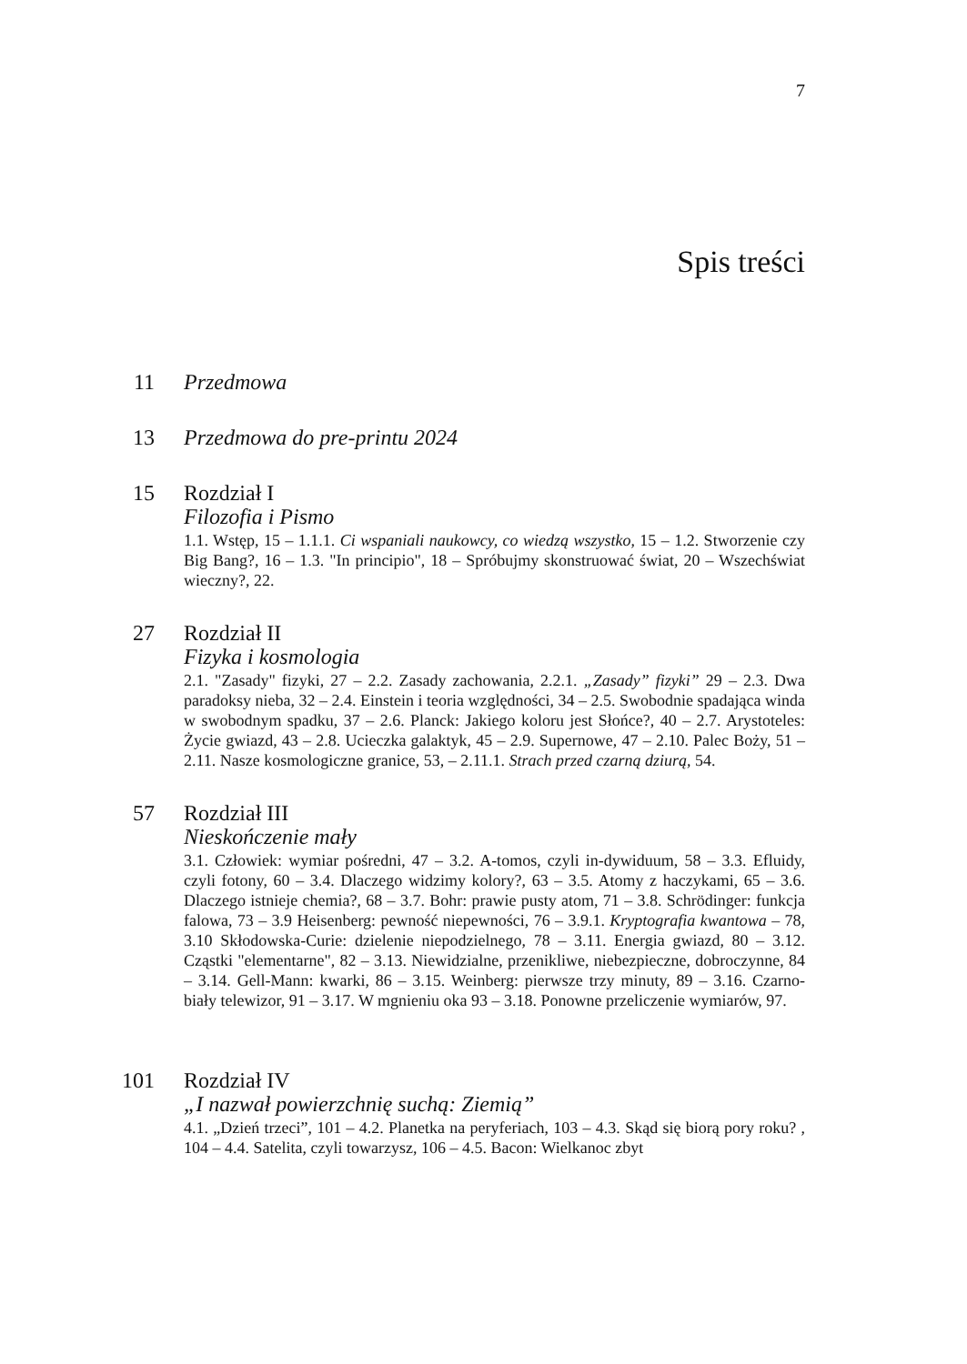7
Spis treści
11
Przedmowa
13
Przedmowa do pre-printu 2024
15
Rozdział I
Filozofia i Pismo
1.1. Wstęp, 15 – 1.1.1. Ci wspaniali naukowcy, co wiedzą wszystko, 15 – 1.2. Stworzenie czy Big Bang?, 16 – 1.3. "In principio", 18 – Spróbujmy skonstruować świat, 20 – Wszechświat wieczny?, 22.
27
Rozdział II
Fizyka i kosmologia
2.1. "Zasady" fizyki, 27 – 2.2. Zasady zachowania, 2.2.1. „Zasady” fizyki” 29 – 2.3. Dwa paradoksy nieba, 32 – 2.4. Einstein i teoria względności, 34 – 2.5. Swobodnie spadająca winda w swobodnym spadku, 37 – 2.6. Planck: Jakiego koloru jest Słońce?, 40 – 2.7. Arystoteles: Życie gwiazd, 43 – 2.8. Ucieczka galaktyk, 45 – 2.9. Supernowe, 47 – 2.10. Palec Boży, 51 – 2.11. Nasze kosmologiczne granice, 53, – 2.11.1. Strach przed czarną dziurą, 54.
57
Rozdział III
Nieskończenie mały
3.1. Człowiek: wymiar pośredni, 47 – 3.2. A-tomos, czyli in-dywiduum, 58 – 3.3. Efluidy, czyli fotony, 60 – 3.4. Dlaczego widzimy kolory?, 63 – 3.5. Atomy z haczykami, 65 – 3.6. Dlaczego istnieje chemia?, 68 – 3.7. Bohr: prawie pusty atom, 71 – 3.8. Schrödinger: funkcja falowa, 73 – 3.9 Heisenberg: pewność niepewności, 76 – 3.9.1. Kryptografia kwantowa – 78, 3.10 Skłodowska-Curie: dzielenie niepodzielnego, 78 – 3.11. Energia gwiazd, 80 – 3.12. Cząstki "elementarne", 82 – 3.13. Niewidzialne, przenikliwe, niebezpieczne, dobroczynne, 84 – 3.14. Gell-Mann: kwarki, 86 – 3.15. Weinberg: pierwsze trzy minuty, 89 – 3.16. Czarno-biały telewizor, 91 – 3.17. W mgnieniu oka 93 – 3.18. Ponowne przeliczenie wymiarów, 97.
101
Rozdział IV
„I nazwał powierzchnię suchą: Ziemią”
4.1. „Dzień trzeci”, 101 – 4.2. Planetka na peryferiach, 103 – 4.3. Skąd się biorą pory roku? , 104 – 4.4. Satelita, czyli towarzysz, 106 – 4.5. Bacon: Wielkanoc zbyt